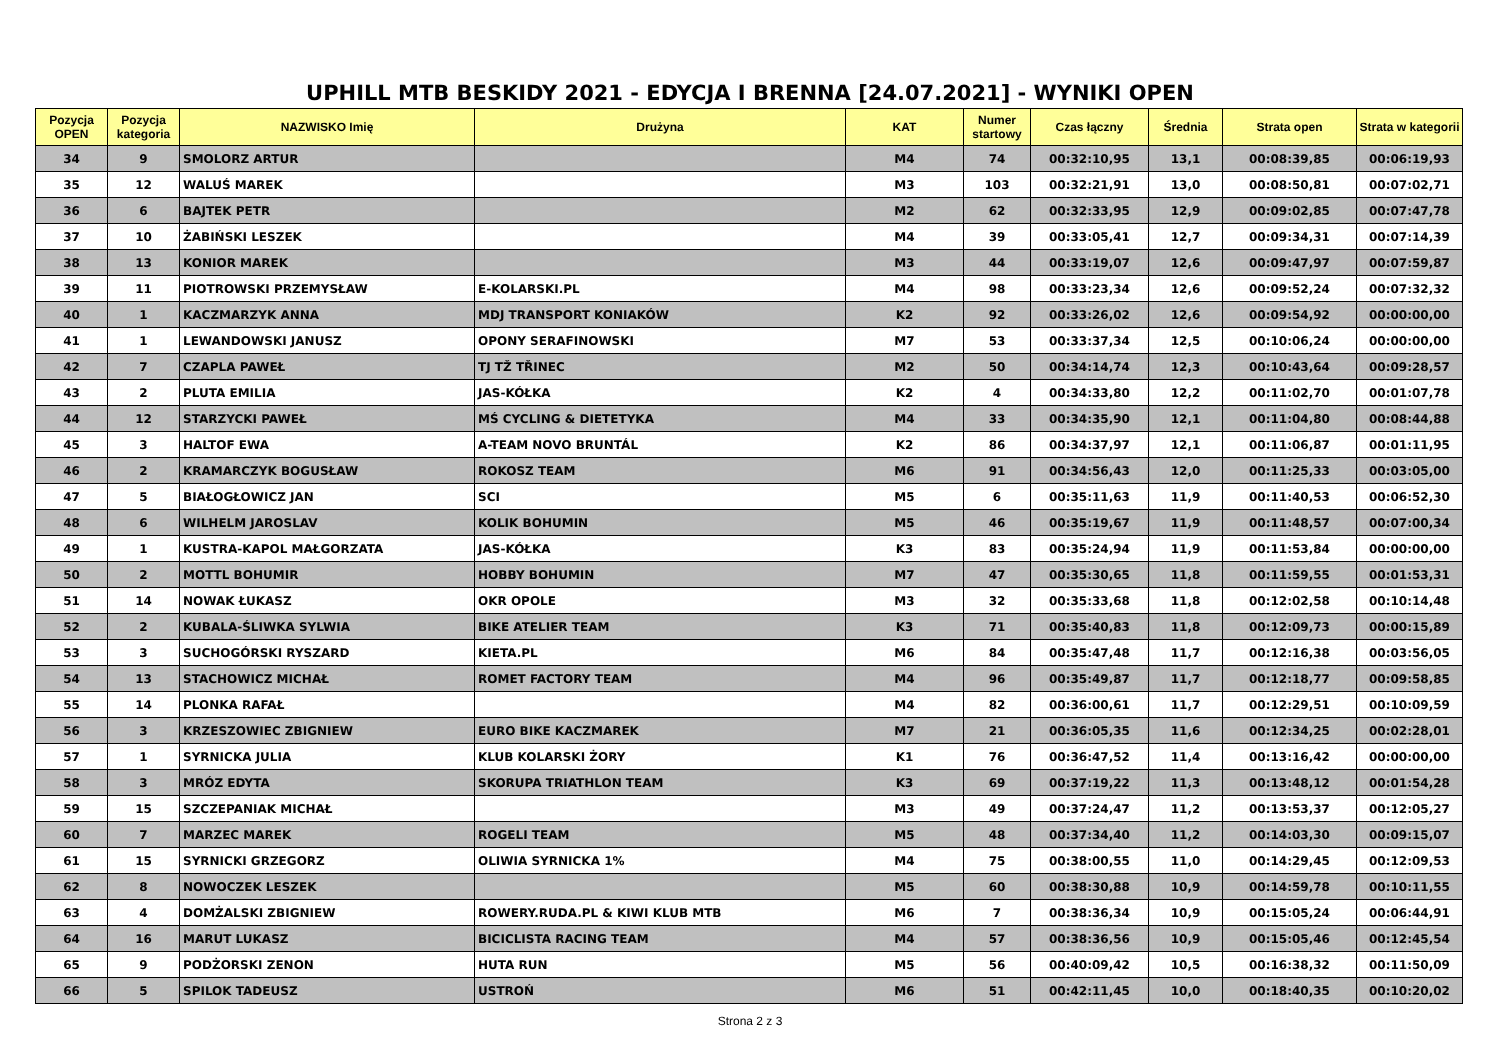UPHILL MTB BESKIDY 2021 - EDYCJA I BRENNA [24.07.2021] - WYNIKI OPEN
| Pozycja OPEN | Pozycja kategoria | NAZWISKO Imię | Drużyna | KAT | Numer startowy | Czas łączny | Średnia | Strata open | Strata w kategorii |
| --- | --- | --- | --- | --- | --- | --- | --- | --- | --- |
| 34 | 9 | SMOLORZ ARTUR | | M4 | 74 | 00:32:10,95 | 13,1 | 00:08:39,85 | 00:06:19,93 |
| 35 | 12 | WALUŚ MAREK | | M3 | 103 | 00:32:21,91 | 13,0 | 00:08:50,81 | 00:07:02,71 |
| 36 | 6 | BAJTEK PETR | | M2 | 62 | 00:32:33,95 | 12,9 | 00:09:02,85 | 00:07:47,78 |
| 37 | 10 | ŻABIŃSKI LESZEK | | M4 | 39 | 00:33:05,41 | 12,7 | 00:09:34,31 | 00:07:14,39 |
| 38 | 13 | KONIOR MAREK | | M3 | 44 | 00:33:19,07 | 12,6 | 00:09:47,97 | 00:07:59,87 |
| 39 | 11 | PIOTROWSKI PRZEMYSŁAW | E-KOLARSKI.PL | M4 | 98 | 00:33:23,34 | 12,6 | 00:09:52,24 | 00:07:32,32 |
| 40 | 1 | KACZMARZYK ANNA | MDJ TRANSPORT KONIAKÓW | K2 | 92 | 00:33:26,02 | 12,6 | 00:09:54,92 | 00:00:00,00 |
| 41 | 1 | LEWANDOWSKI JANUSZ | OPONY SERAFINOWSKI | M7 | 53 | 00:33:37,34 | 12,5 | 00:10:06,24 | 00:00:00,00 |
| 42 | 7 | CZAPLA PAWEŁ | TJ TŽ TŘINEC | M2 | 50 | 00:34:14,74 | 12,3 | 00:10:43,64 | 00:09:28,57 |
| 43 | 2 | PLUTA EMILIA | JAS-KÓŁKA | K2 | 4 | 00:34:33,80 | 12,2 | 00:11:02,70 | 00:01:07,78 |
| 44 | 12 | STARZYCKI PAWEŁ | MŚ CYCLING & DIETETYKA | M4 | 33 | 00:34:35,90 | 12,1 | 00:11:04,80 | 00:08:44,88 |
| 45 | 3 | HALTOF EWA | A-TEAM NOVO BRUNTÁL | K2 | 86 | 00:34:37,97 | 12,1 | 00:11:06,87 | 00:01:11,95 |
| 46 | 2 | KRAMARCZYK BOGUSŁAW | ROKOSZ TEAM | M6 | 91 | 00:34:56,43 | 12,0 | 00:11:25,33 | 00:03:05,00 |
| 47 | 5 | BIAŁOGŁOWICZ JAN | SCI | M5 | 6 | 00:35:11,63 | 11,9 | 00:11:40,53 | 00:06:52,30 |
| 48 | 6 | WILHELM JAROSLAV | KOLIK BOHUMIN | M5 | 46 | 00:35:19,67 | 11,9 | 00:11:48,57 | 00:07:00,34 |
| 49 | 1 | KUSTRA-KAPOL MAŁGORZATA | JAS-KÓŁKA | K3 | 83 | 00:35:24,94 | 11,9 | 00:11:53,84 | 00:00:00,00 |
| 50 | 2 | MOTTL BOHUMIR | HOBBY BOHUMIN | M7 | 47 | 00:35:30,65 | 11,8 | 00:11:59,55 | 00:01:53,31 |
| 51 | 14 | NOWAK ŁUKASZ | OKR OPOLE | M3 | 32 | 00:35:33,68 | 11,8 | 00:12:02,58 | 00:10:14,48 |
| 52 | 2 | KUBALA-ŚLIWKA SYLWIA | BIKE ATELIER TEAM | K3 | 71 | 00:35:40,83 | 11,8 | 00:12:09,73 | 00:00:15,89 |
| 53 | 3 | SUCHOGÓRSKI RYSZARD | KIETA.PL | M6 | 84 | 00:35:47,48 | 11,7 | 00:12:16,38 | 00:03:56,05 |
| 54 | 13 | STACHOWICZ MICHAŁ | ROMET FACTORY TEAM | M4 | 96 | 00:35:49,87 | 11,7 | 00:12:18,77 | 00:09:58,85 |
| 55 | 14 | PLONKA RAFAŁ | | M4 | 82 | 00:36:00,61 | 11,7 | 00:12:29,51 | 00:10:09,59 |
| 56 | 3 | KRZESZOWIEC ZBIGNIEW | EURO BIKE KACZMAREK | M7 | 21 | 00:36:05,35 | 11,6 | 00:12:34,25 | 00:02:28,01 |
| 57 | 1 | SYRNICKA JULIA | KLUB KOLARSKI ŻORY | K1 | 76 | 00:36:47,52 | 11,4 | 00:13:16,42 | 00:00:00,00 |
| 58 | 3 | MRÓZ EDYTA | SKORUPA TRIATHLON TEAM | K3 | 69 | 00:37:19,22 | 11,3 | 00:13:48,12 | 00:01:54,28 |
| 59 | 15 | SZCZEPANIAK MICHAŁ | | M3 | 49 | 00:37:24,47 | 11,2 | 00:13:53,37 | 00:12:05,27 |
| 60 | 7 | MARZEC MAREK | ROGELI TEAM | M5 | 48 | 00:37:34,40 | 11,2 | 00:14:03,30 | 00:09:15,07 |
| 61 | 15 | SYRNICKI GRZEGORZ | OLIWIA SYRNICKA 1% | M4 | 75 | 00:38:00,55 | 11,0 | 00:14:29,45 | 00:12:09,53 |
| 62 | 8 | NOWOCZEK LESZEK | | M5 | 60 | 00:38:30,88 | 10,9 | 00:14:59,78 | 00:10:11,55 |
| 63 | 4 | DOMŻALSKI ZBIGNIEW | ROWERY.RUDA.PL & KIWI KLUB MTB | M6 | 7 | 00:38:36,34 | 10,9 | 00:15:05,24 | 00:06:44,91 |
| 64 | 16 | MARUT LUKASZ | BICICLISTA RACING TEAM | M4 | 57 | 00:38:36,56 | 10,9 | 00:15:05,46 | 00:12:45,54 |
| 65 | 9 | PODŻORSKI ZENON | HUTA RUN | M5 | 56 | 00:40:09,42 | 10,5 | 00:16:38,32 | 00:11:50,09 |
| 66 | 5 | SPILOK TADEUSZ | USTROŃ | M6 | 51 | 00:42:11,45 | 10,0 | 00:18:40,35 | 00:10:20,02 |
Strona 2 z 3